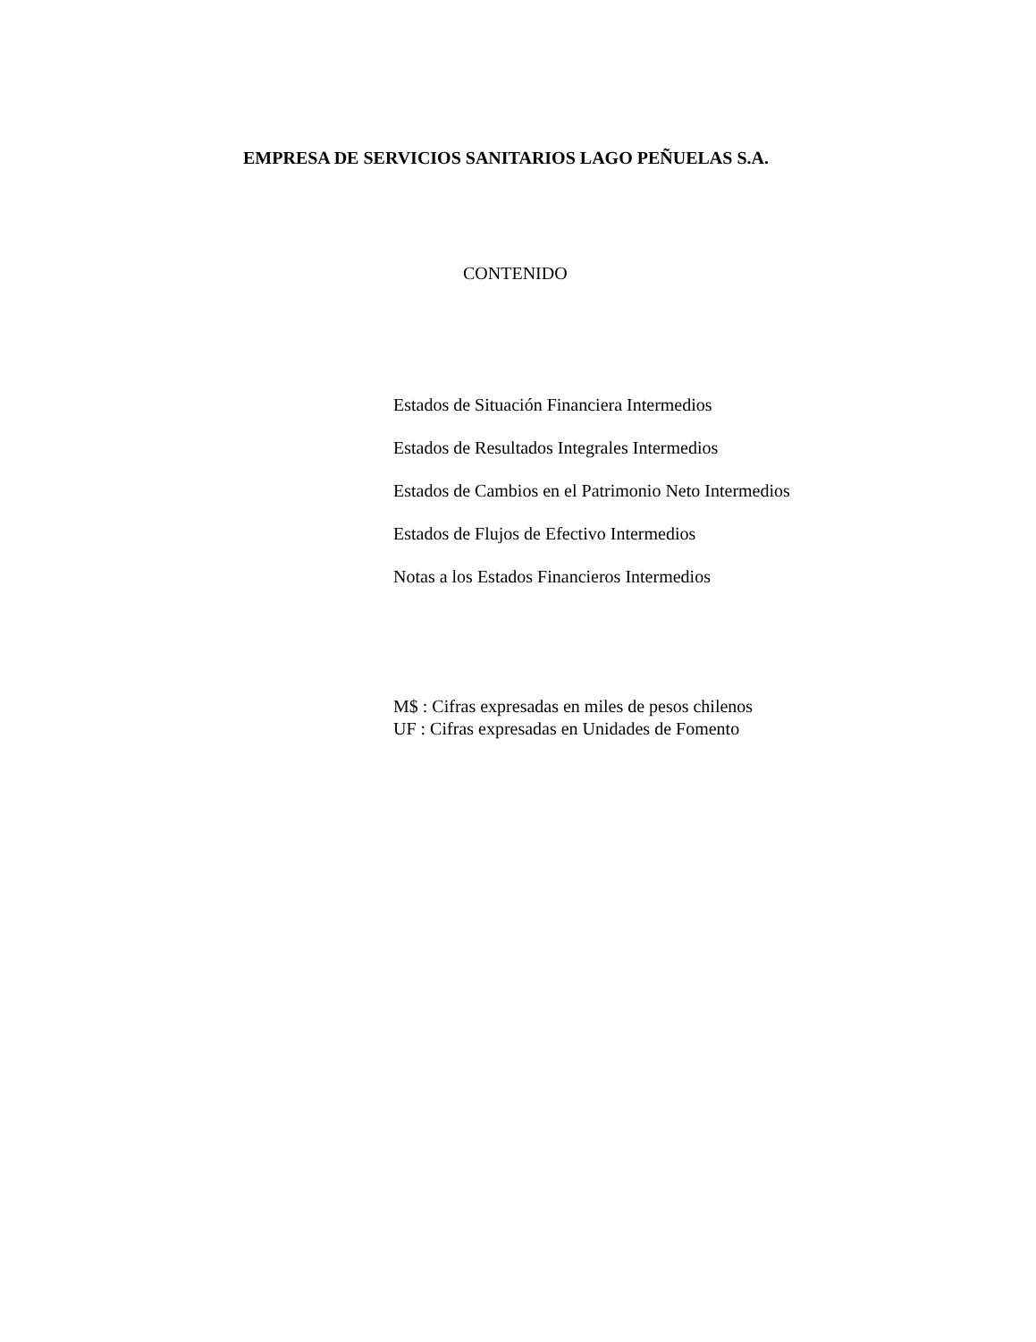EMPRESA DE SERVICIOS SANITARIOS LAGO PEÑUELAS S.A.
CONTENIDO
Estados de Situación Financiera Intermedios
Estados de Resultados Integrales Intermedios
Estados de Cambios en el Patrimonio Neto Intermedios
Estados de Flujos de Efectivo Intermedios
Notas a los Estados Financieros Intermedios
M$ : Cifras expresadas en miles de pesos chilenos
UF : Cifras expresadas en Unidades de Fomento